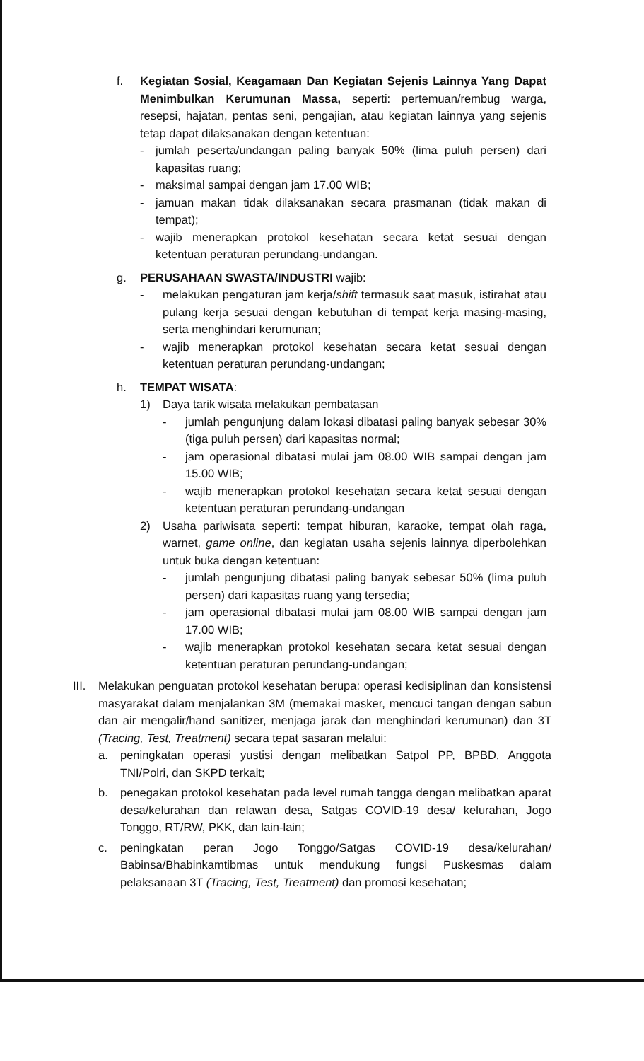f. Kegiatan Sosial, Keagamaan Dan Kegiatan Sejenis Lainnya Yang Dapat Menimbulkan Kerumunan Massa, seperti: pertemuan/rembug warga, resepsi, hajatan, pentas seni, pengajian, atau kegiatan lainnya yang sejenis tetap dapat dilaksanakan dengan ketentuan:
- jumlah peserta/undangan paling banyak 50% (lima puluh persen) dari kapasitas ruang;
- maksimal sampai dengan jam 17.00 WIB;
- jamuan makan tidak dilaksanakan secara prasmanan (tidak makan di tempat);
- wajib menerapkan protokol kesehatan secara ketat sesuai dengan ketentuan peraturan perundang-undangan.
g. PERUSAHAAN SWASTA/INDUSTRI wajib:
- melakukan pengaturan jam kerja/shift termasuk saat masuk, istirahat atau pulang kerja sesuai dengan kebutuhan di tempat kerja masing-masing, serta menghindari kerumunan;
- wajib menerapkan protokol kesehatan secara ketat sesuai dengan ketentuan peraturan perundang-undangan;
h. TEMPAT WISATA:
1) Daya tarik wisata melakukan pembatasan
- jumlah pengunjung dalam lokasi dibatasi paling banyak sebesar 30% (tiga puluh persen) dari kapasitas normal;
- jam operasional dibatasi mulai jam 08.00 WIB sampai dengan jam 15.00 WIB;
- wajib menerapkan protokol kesehatan secara ketat sesuai dengan ketentuan peraturan perundang-undangan
2) Usaha pariwisata seperti: tempat hiburan, karaoke, tempat olah raga, warnet, game online, dan kegiatan usaha sejenis lainnya diperbolehkan untuk buka dengan ketentuan:
- jumlah pengunjung dibatasi paling banyak sebesar 50% (lima puluh persen) dari kapasitas ruang yang tersedia;
- jam operasional dibatasi mulai jam 08.00 WIB sampai dengan jam 17.00 WIB;
- wajib menerapkan protokol kesehatan secara ketat sesuai dengan ketentuan peraturan perundang-undangan;
III.
Melakukan penguatan protokol kesehatan berupa: operasi kedisiplinan dan konsistensi masyarakat dalam menjalankan 3M (memakai masker, mencuci tangan dengan sabun dan air mengalir/hand sanitizer, menjaga jarak dan menghindari kerumunan) dan 3T (Tracing, Test, Treatment) secara tepat sasaran melalui:
a. peningkatan operasi yustisi dengan melibatkan Satpol PP, BPBD, Anggota TNI/Polri, dan SKPD terkait;
b. penegakan protokol kesehatan pada level rumah tangga dengan melibatkan aparat desa/kelurahan dan relawan desa, Satgas COVID-19 desa/ kelurahan, Jogo Tonggo, RT/RW, PKK, dan lain-lain;
c. peningkatan peran Jogo Tonggo/Satgas COVID-19 desa/kelurahan/ Babinsa/Bhabinkamtibmas untuk mendukung fungsi Puskesmas dalam pelaksanaan 3T (Tracing, Test, Treatment) dan promosi kesehatan;